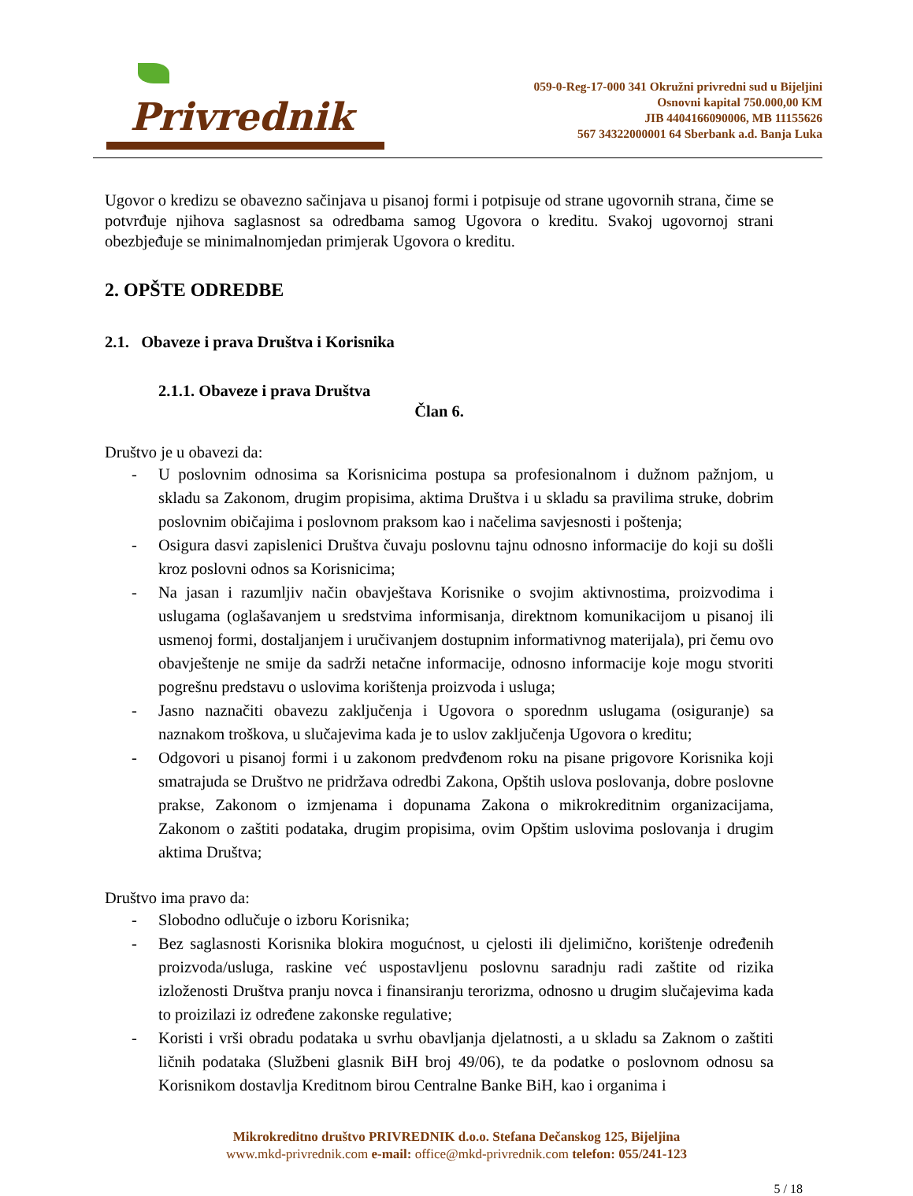Privrednik
059-0-Reg-17-000 341 Okružni privredni sud u Bijeljini
Osnovni kapital 750.000,00 KM
JIB 4404166090006, MB 11155626
567 34322000001 64 Sberbank a.d. Banja Luka
Ugovor o kredizu se obavezno sačinjava u pisanoj formi i potpisuje od strane ugovornih strana, čime se potvrđuje njihova saglasnost sa odredbama samog Ugovora o kreditu. Svakoj ugovornoj strani obezbjeđuje se minimalnomjedan primjerak Ugovora o kreditu.
2. OPŠTE ODREDBE
2.1. Obaveze i prava Društva i Korisnika
2.1.1. Obaveze i prava Društva
Član 6.
Društvo je u obavezi da:
- U poslovnim odnosima sa Korisnicima postupa sa profesionalnom i dužnom pažnjom, u skladu sa Zakonom, drugim propisima, aktima Društva i u skladu sa pravilima struke, dobrim poslovnim običajima i poslovnom praksom kao i načelima savjesnosti i poštenja;
- Osigura dasvi zapislenici Društva čuvaju poslovnu tajnu odnosno informacije do koji su došli kroz poslovni odnos sa Korisnicima;
- Na jasan i razumljiv način obavještava Korisnike o svojim aktivnostima, proizvodima i uslugama (oglašavanjem u sredstvima informisanja, direktnom komunikacijom u pisanoj ili usmenoj formi, dostaljanjem i uručivanjem dostupnim informativnog materijala), pri čemu ovo obavještenje ne smije da sadrži netačne informacije, odnosno informacije koje mogu stvoriti pogrešnu predstavu o uslovima korištenja proizvoda i usluga;
- Jasno naznačiti obavezu zaključenja i Ugovora o sporednm uslugama (osiguranje) sa naznakom troškova, u slučajevima kada je to uslov zaključenja Ugovora o kreditu;
- Odgovori u pisanoj formi i u zakonom predvđenom roku na pisane prigovore Korisnika koji smatrajuda se Društvo ne pridržava odredbi Zakona, Opštih uslova poslovanja, dobre poslovne prakse, Zakonom o izmjenama i dopunama Zakona o mikrokreditnim organizacijama, Zakonom o zaštiti podataka, drugim propisima, ovim Opštim uslovima poslovanja i drugim aktima Društva;
Društvo ima pravo da:
- Slobodno odlučuje o izboru Korisnika;
- Bez saglasnosti Korisnika blokira mogućnost, u cjelosti ili djelimično, korištenje određenih proizvoda/usluga, raskine već uspostavljenu poslovnu saradnju radi zaštite od rizika izloženosti Društva pranju novca i finansiranju terorizma, odnosno u drugim slučajevima kada to proizilazi iz određene zakonske regulative;
- Koristi i vrši obradu podataka u svrhu obavljanja djelatnosti, a u skladu sa Zaknom o zaštiti ličnih podataka (Službeni glasnik BiH broj 49/06), te da podatke o poslovnom odnosu sa Korisnikom dostavlja Kreditnom birou Centralne Banke BiH, kao i organima i
Mikrokreditno društvo PRIVREDNIK d.o.o. Stefana Dečanskog 125, Bijeljina
www.mkd-privrednik.com e-mail: office@mkd-privrednik.com telefon: 055/241-123
5 / 18